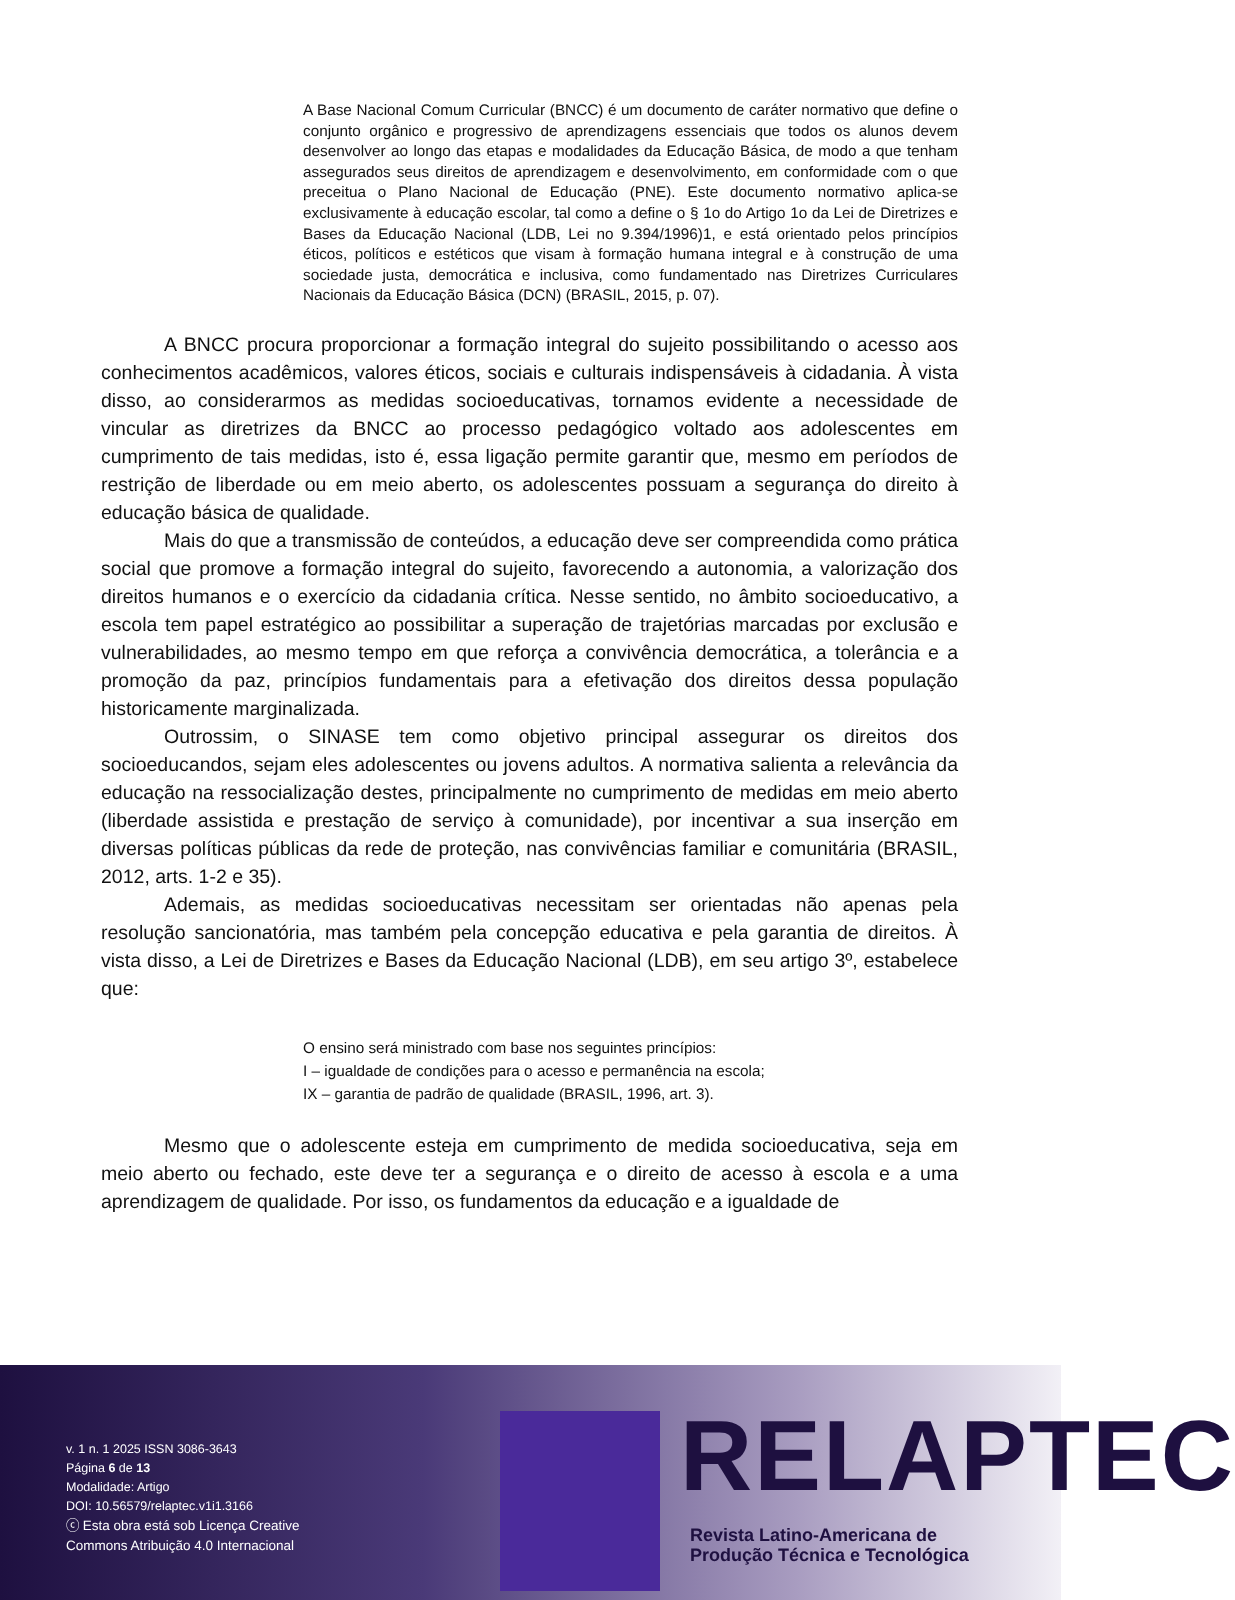A Base Nacional Comum Curricular (BNCC) é um documento de caráter normativo que define o conjunto orgânico e progressivo de aprendizagens essenciais que todos os alunos devem desenvolver ao longo das etapas e modalidades da Educação Básica, de modo a que tenham assegurados seus direitos de aprendizagem e desenvolvimento, em conformidade com o que preceitua o Plano Nacional de Educação (PNE). Este documento normativo aplica-se exclusivamente à educação escolar, tal como a define o § 1o do Artigo 1o da Lei de Diretrizes e Bases da Educação Nacional (LDB, Lei no 9.394/1996)1, e está orientado pelos princípios éticos, políticos e estéticos que visam à formação humana integral e à construção de uma sociedade justa, democrática e inclusiva, como fundamentado nas Diretrizes Curriculares Nacionais da Educação Básica (DCN) (BRASIL, 2015, p. 07).
A BNCC procura proporcionar a formação integral do sujeito possibilitando o acesso aos conhecimentos acadêmicos, valores éticos, sociais e culturais indispensáveis à cidadania. À vista disso, ao considerarmos as medidas socioeducativas, tornamos evidente a necessidade de vincular as diretrizes da BNCC ao processo pedagógico voltado aos adolescentes em cumprimento de tais medidas, isto é, essa ligação permite garantir que, mesmo em períodos de restrição de liberdade ou em meio aberto, os adolescentes possuam a segurança do direito à educação básica de qualidade.
Mais do que a transmissão de conteúdos, a educação deve ser compreendida como prática social que promove a formação integral do sujeito, favorecendo a autonomia, a valorização dos direitos humanos e o exercício da cidadania crítica. Nesse sentido, no âmbito socioeducativo, a escola tem papel estratégico ao possibilitar a superação de trajetórias marcadas por exclusão e vulnerabilidades, ao mesmo tempo em que reforça a convivência democrática, a tolerância e a promoção da paz, princípios fundamentais para a efetivação dos direitos dessa população historicamente marginalizada.
Outrossim, o SINASE tem como objetivo principal assegurar os direitos dos socioeducandos, sejam eles adolescentes ou jovens adultos. A normativa salienta a relevância da educação na ressocialização destes, principalmente no cumprimento de medidas em meio aberto (liberdade assistida e prestação de serviço à comunidade), por incentivar a sua inserção em diversas políticas públicas da rede de proteção, nas convivências familiar e comunitária (BRASIL, 2012, arts. 1-2 e 35).
Ademais, as medidas socioeducativas necessitam ser orientadas não apenas pela resolução sancionatória, mas também pela concepção educativa e pela garantia de direitos. À vista disso, a Lei de Diretrizes e Bases da Educação Nacional (LDB), em seu artigo 3º, estabelece que:
O ensino será ministrado com base nos seguintes princípios:
I – igualdade de condições para o acesso e permanência na escola;
IX – garantia de padrão de qualidade (BRASIL, 1996, art. 3).
Mesmo que o adolescente esteja em cumprimento de medida socioeducativa, seja em meio aberto ou fechado, este deve ter a segurança e o direito de acesso à escola e a uma aprendizagem de qualidade. Por isso, os fundamentos da educação e a igualdade de
v. 1 n. 1 2025 ISSN 3086-3643
Página 6 de 13
Modalidade: Artigo
DOI: 10.56579/relaptec.v1i1.3166
ⓒ Esta obra está sob Licença Creative
Commons Atribuição 4.0 Internacional
RELAPTEC
Revista Latino-Americana de
Produção Técnica e Tecnológica